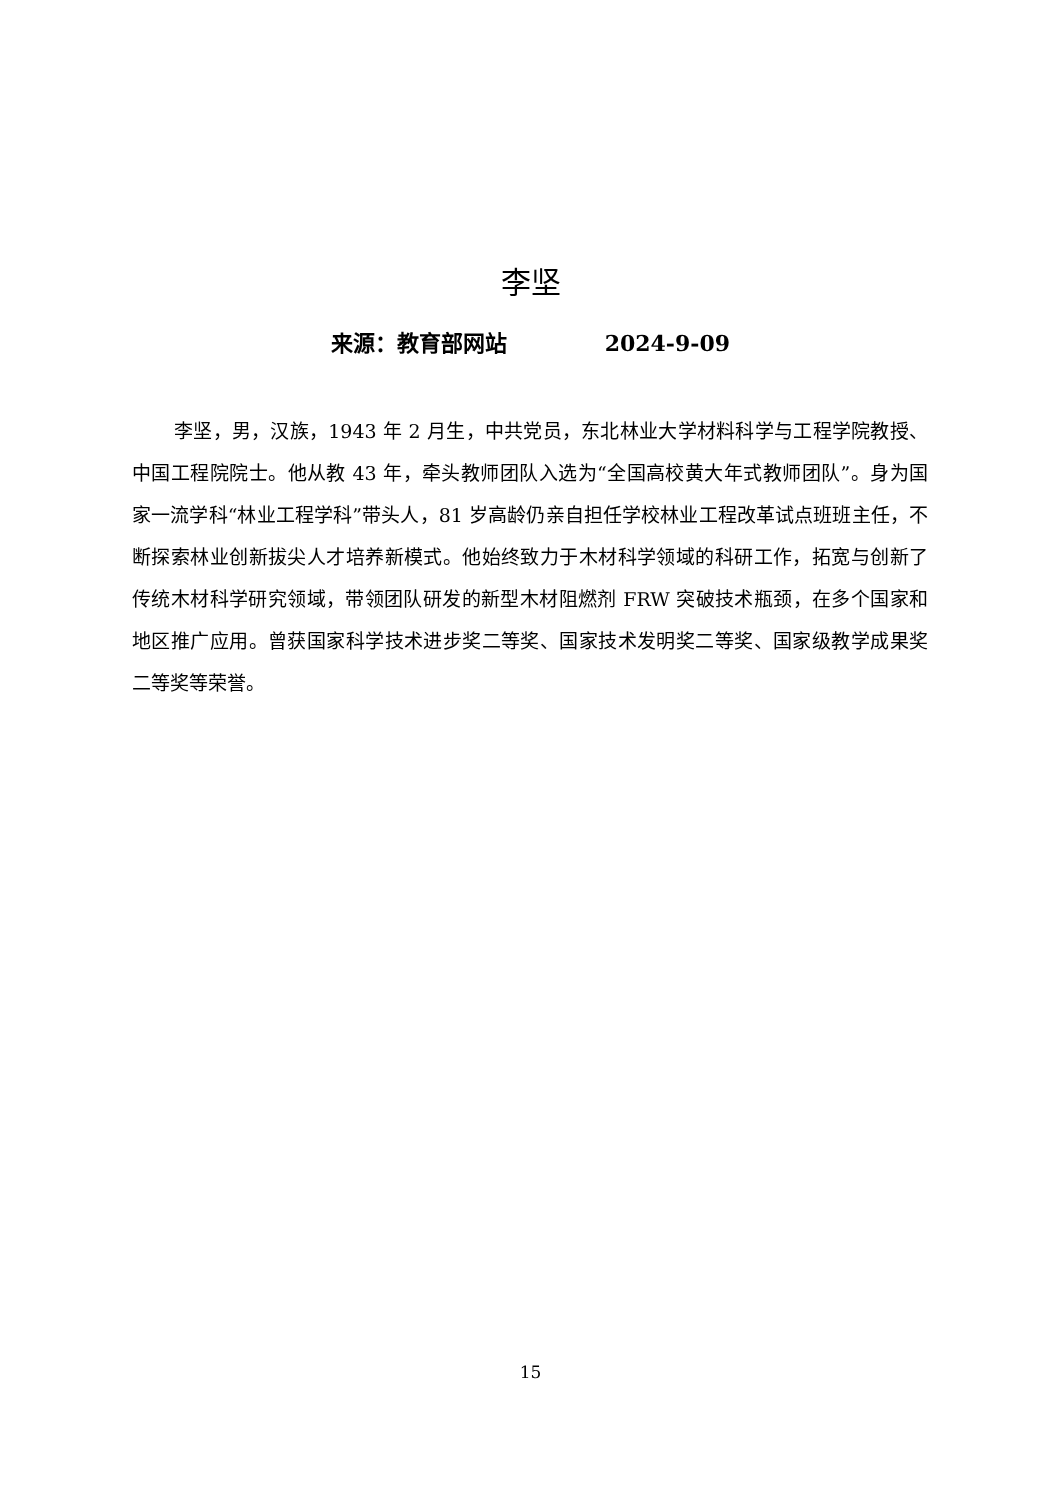李坚
来源：教育部网站 2024-9-09
李坚，男，汉族，1943 年 2 月生，中共党员，东北林业大学材料科学与工程学院教授、中国工程院院士。他从教 43 年，牵头教师团队入选为“全国高校黄大年式教师团队”。身为国家一流学科“林业工程学科”带头人，81 岁高龄仍亲自担任学校林业工程改革试点班班主任，不断探索林业创新拔尖人才培养新模式。他始终致力于木材科学领域的科研工作，拓宽与创新了传统木材科学研究领域，带领团队研发的新型木材阻燃剂 FRW 突破技术瓶颈，在多个国家和地区推广应用。曾获国家科学技术进步奖二等奖、国家技术发明奖二等奖、国家级教学成果奖二等奖等荣誉。
15